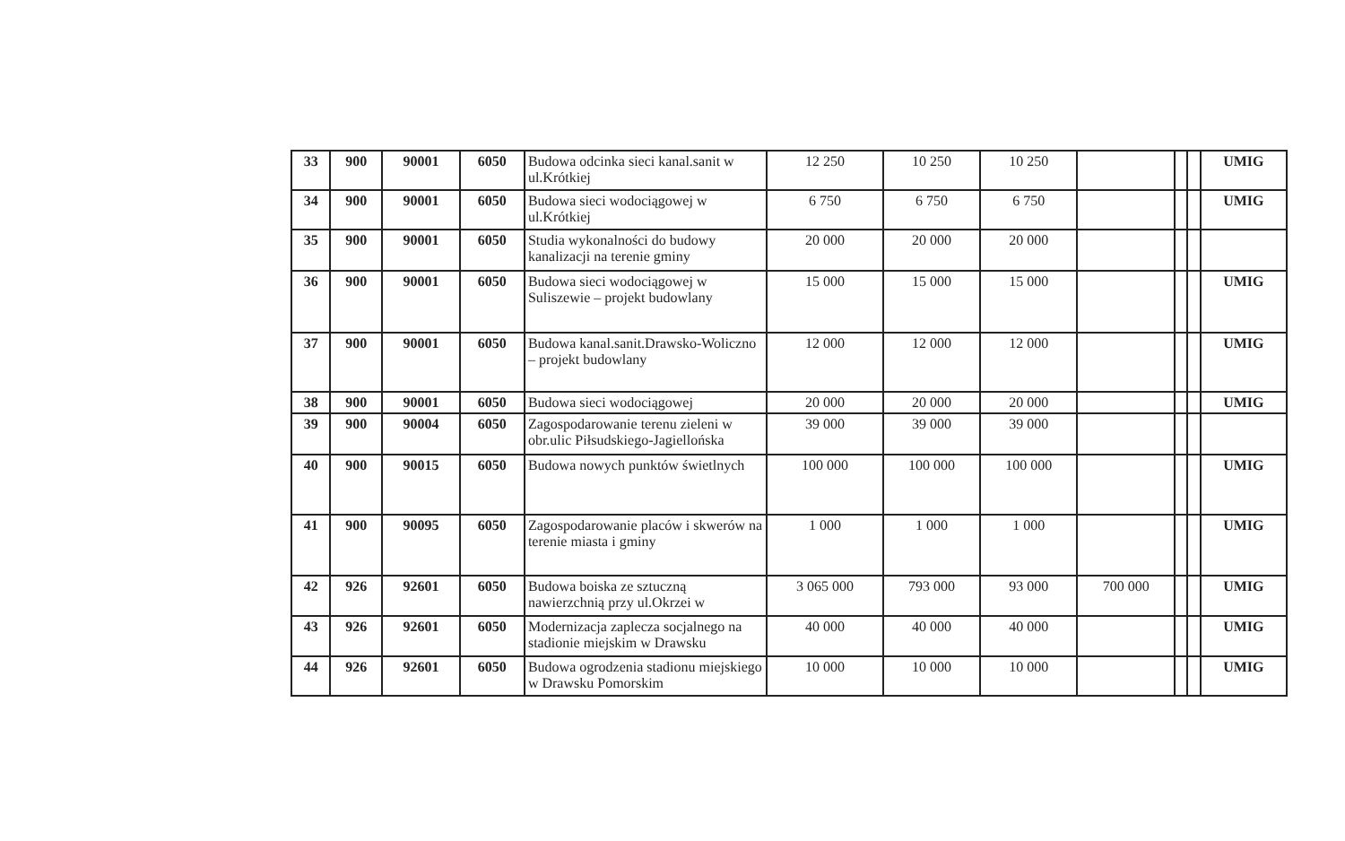| 33 | 900 | 90001 | 6050 | Budowa odcinka sieci kanal.sanit w ul.Krótkiej | 12 250 | 10 250 | 10 250 | | | | UMIG |
| 34 | 900 | 90001 | 6050 | Budowa sieci wodociągowej w ul.Krótkiej | 6 750 | 6 750 | 6 750 | | | | UMIG |
| 35 | 900 | 90001 | 6050 | Studia wykonalności do budowy kanalizacji na terenie gminy | 20 000 | 20 000 | 20 000 | | | | |
| 36 | 900 | 90001 | 6050 | Budowa sieci wodociągowej w Suliszewie – projekt budowlany | 15 000 | 15 000 | 15 000 | | | | UMIG |
| 37 | 900 | 90001 | 6050 | Budowa kanal.sanit.Drawsko-Woliczno – projekt budowlany | 12 000 | 12 000 | 12 000 | | | | UMIG |
| 38 | 900 | 90001 | 6050 | Budowa sieci wodociągowej | 20 000 | 20 000 | 20 000 | | | | UMIG |
| 39 | 900 | 90004 | 6050 | Zagospodarowanie terenu zieleni w obr.ulic Piłsudskiego-Jagiellońska | 39 000 | 39 000 | 39 000 | | | | |
| 40 | 900 | 90015 | 6050 | Budowa nowych punktów świetlnych | 100 000 | 100 000 | 100 000 | | | | UMIG |
| 41 | 900 | 90095 | 6050 | Zagospodarowanie placów i skwerów na terenie miasta i gminy | 1 000 | 1 000 | 1 000 | | | | UMIG |
| 42 | 926 | 92601 | 6050 | Budowa boiska ze sztuczną nawierzchnią przy ul.Okrzei w | 3 065 000 | 793 000 | 93 000 | 700 000 | | | UMIG |
| 43 | 926 | 92601 | 6050 | Modernizacja zaplecza socjalnego na stadionie miejskim w Drawsku | 40 000 | 40 000 | 40 000 | | | | UMIG |
| 44 | 926 | 92601 | 6050 | Budowa ogrodzenia stadionu miejskiego w Drawsku Pomorskim | 10 000 | 10 000 | 10 000 | | | | UMIG |